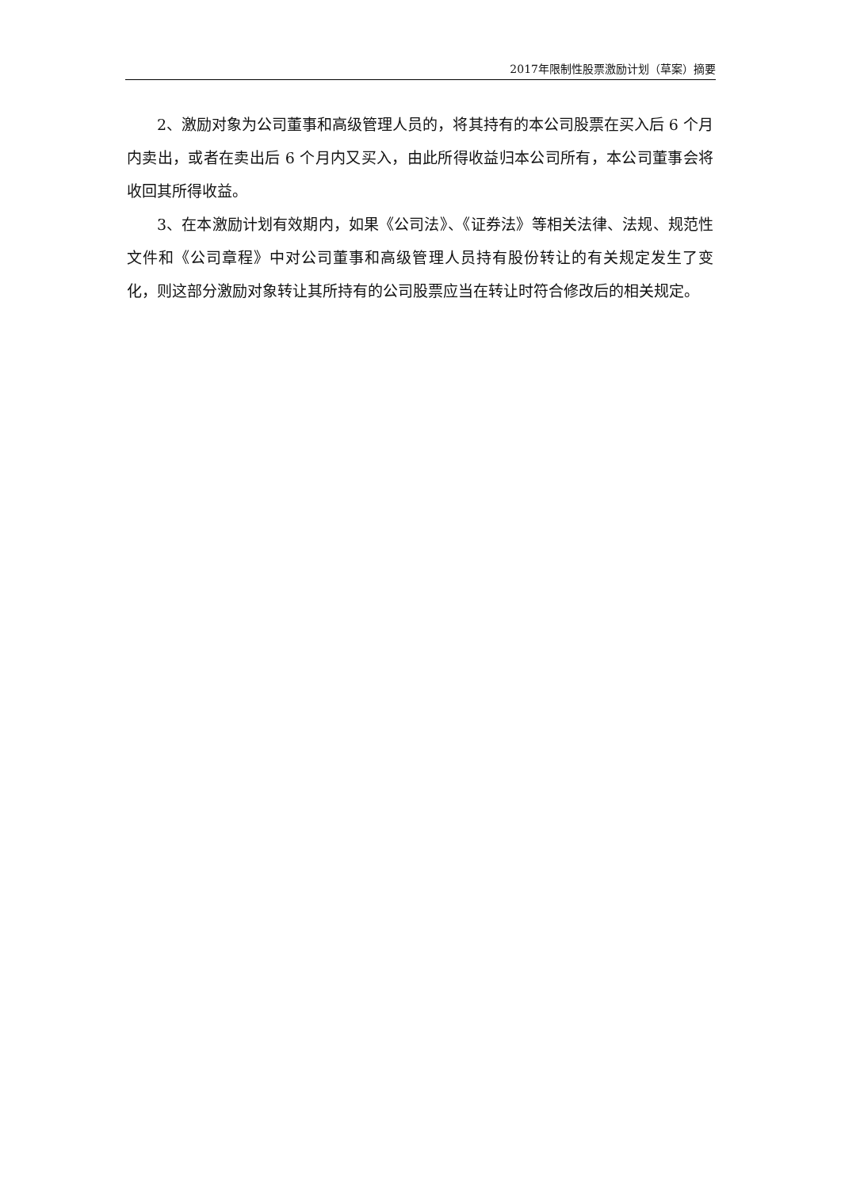2017年限制性股票激励计划（草案）摘要
2、激励对象为公司董事和高级管理人员的，将其持有的本公司股票在买入后 6 个月内卖出，或者在卖出后 6 个月内又买入，由此所得收益归本公司所有，本公司董事会将收回其所得收益。
3、在本激励计划有效期内，如果《公司法》、《证券法》等相关法律、法规、规范性文件和《公司章程》中对公司董事和高级管理人员持有股份转让的有关规定发生了变化，则这部分激励对象转让其所持有的公司股票应当在转让时符合修改后的相关规定。